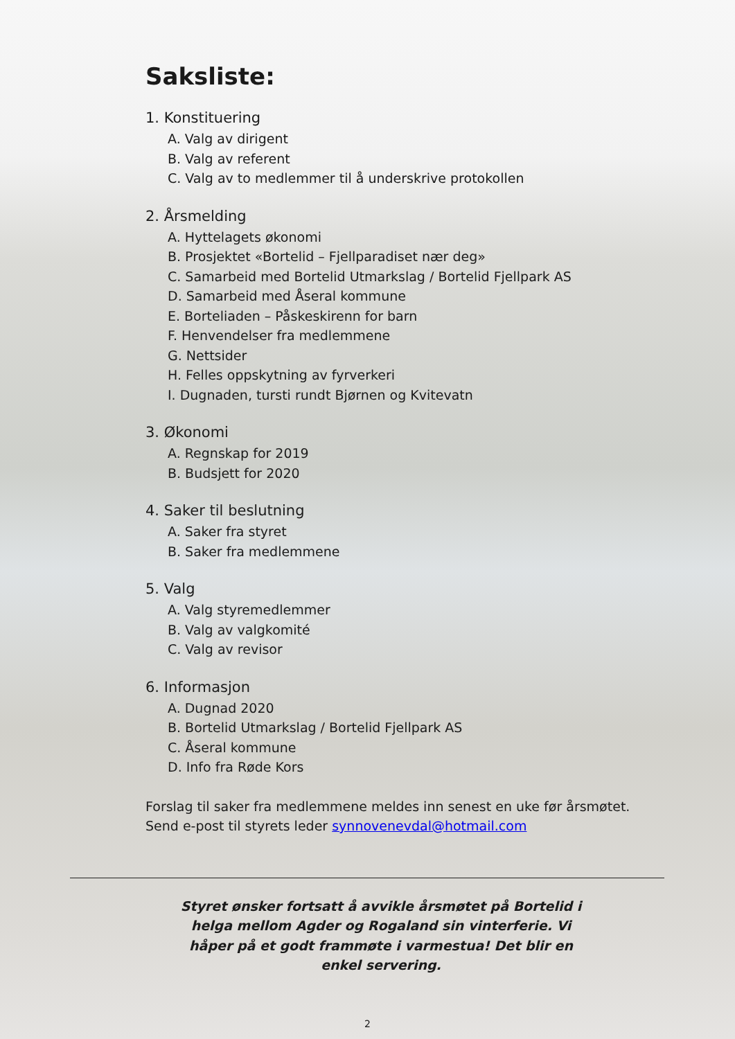Saksliste:
1. Konstituering
A. Valg av dirigent
B. Valg av referent
C. Valg av to medlemmer til å underskrive protokollen
2. Årsmelding
A. Hyttelagets økonomi
B. Prosjektet «Bortelid – Fjellparadiset nær deg»
C. Samarbeid med Bortelid Utmarkslag / Bortelid Fjellpark AS
D. Samarbeid med Åseral kommune
E. Borteliaden – Påskeskirenn for barn
F. Henvendelser fra medlemmene
G. Nettsider
H. Felles oppskytning av fyrverkeri
I. Dugnaden, tursti rundt Bjørnen og Kvitevatn
3. Økonomi
A. Regnskap for 2019
B. Budsjett for 2020
4. Saker til beslutning
A. Saker fra styret
B. Saker fra medlemmene
5. Valg
A. Valg styremedlemmer
B. Valg av valgkomité
C. Valg av revisor
6. Informasjon
A. Dugnad 2020
B. Bortelid Utmarkslag / Bortelid Fjellpark AS
C. Åseral kommune
D. Info fra Røde Kors
Forslag til saker fra medlemmene meldes inn senest en uke før årsmøtet.
Send e-post til styrets leder synnovenevdal@hotmail.com
Styret ønsker fortsatt å avvikle årsmøtet på Bortelid i helga mellom Agder og Rogaland sin vinterferie. Vi håper på et godt frammøte i varmestua! Det blir en enkel servering.
2